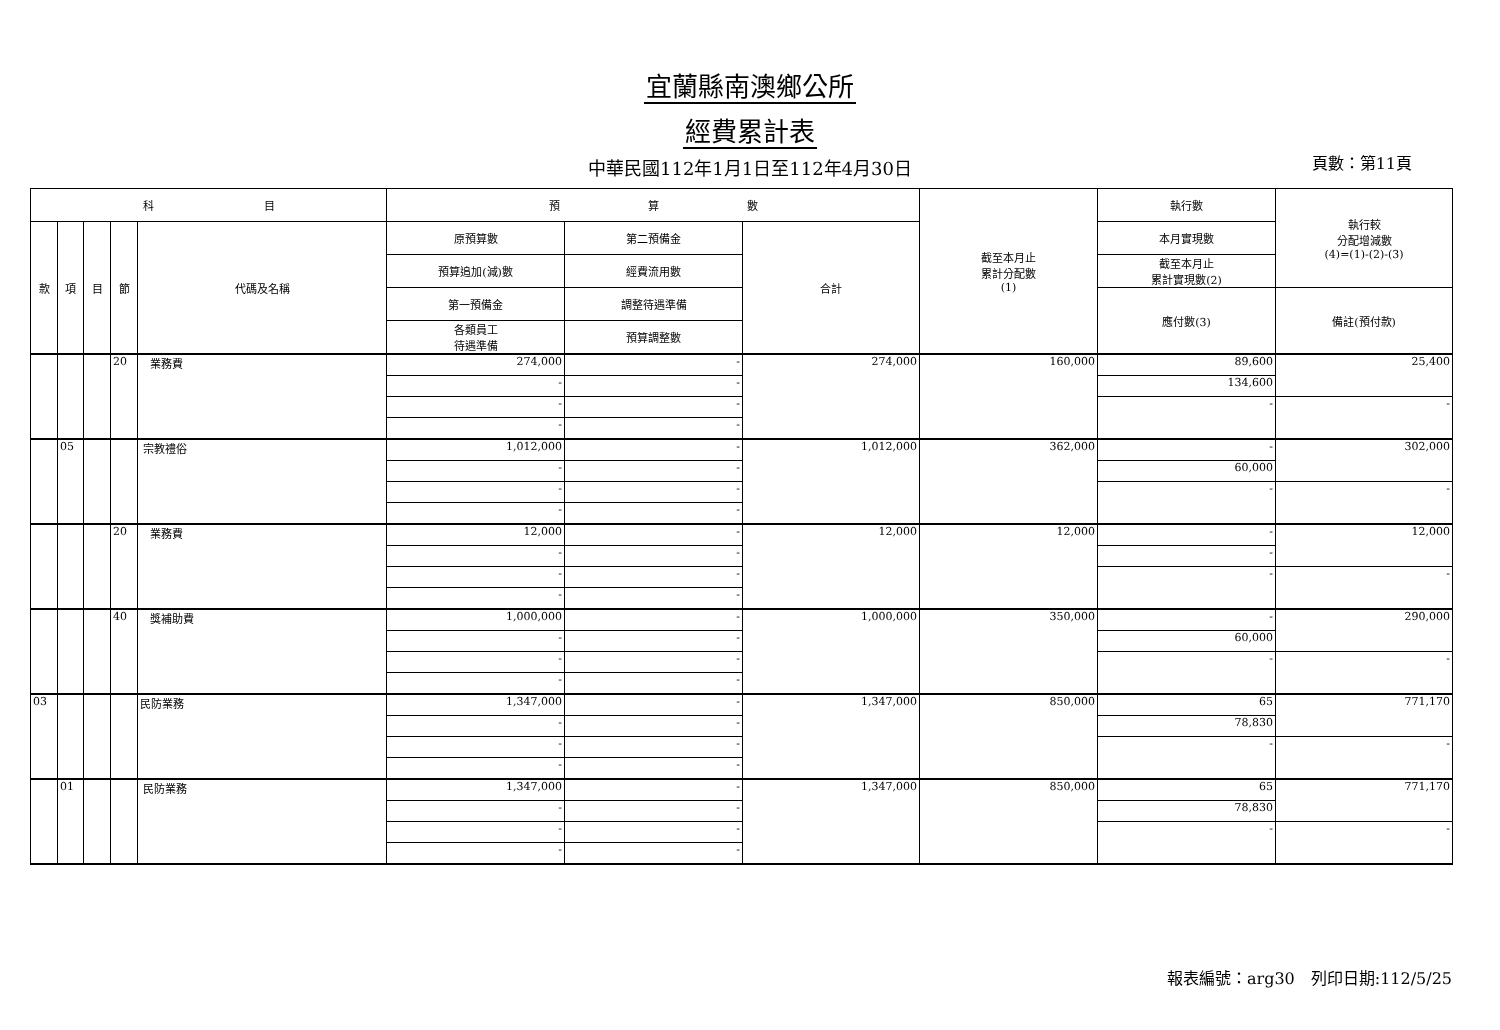宜蘭縣南澳鄉公所
經費累計表
中華民國112年1月1日至112年4月30日
頁數：第11頁
| 科 目 | | | | | 預 算 數 | | | 截至本月止 累計分配數 (1) | 執行數 | 執行較 分配增減數 (4)=(1)-(2)-(3) |
| --- | --- | --- | --- | --- | --- | --- | --- | --- | --- | --- |
| 款 | 項 | 目 | 節 | 代碼及名稱 | 原預算數 | 第二預備金 | 合計 | | 本月實現數 | |
| | | | | | 預算追加(減)數 | 經費流用數 | | | 截至本月止 累計實現數(2) | |
| | | | | | 第一預備金 | 調整待遇準備 | | | 應付數(3) | 備註(預付款) |
| | | | | | 各類員工 待遇準備 | 預算調整數 | | | | |
| | | | 20 | 業務費 | 274,000 | - | 274,000 | 160,000 | 89,600 | 25,400 |
| | | | | | - | - | | | 134,600 | |
| | | | | | - | - | | | - | - |
| | | | | | - | - | | | | |
| | 05 | | | 宗教禮俗 | 1,012,000 | - | 1,012,000 | 362,000 | - | 302,000 |
| | | | | | - | - | | | 60,000 | |
| | | | | | - | - | | | - | - |
| | | | | | - | - | | | | |
| | | | 20 | 業務費 | 12,000 | - | 12,000 | 12,000 | - | 12,000 |
| | | | | | - | - | | | - | |
| | | | | | - | - | | | - | - |
| | | | | | - | - | | | | |
| | | | 40 | 獎補助費 | 1,000,000 | - | 1,000,000 | 350,000 | - | 290,000 |
| | | | | | - | - | | | 60,000 | |
| | | | | | - | - | | | - | - |
| | | | | | - | - | | | | |
| 03 | | | | 民防業務 | 1,347,000 | - | 1,347,000 | 850,000 | 65 | 771,170 |
| | | | | | - | - | | | 78,830 | |
| | | | | | - | - | | | - | - |
| | | | | | - | - | | | | |
| | 01 | | | 民防業務 | 1,347,000 | - | 1,347,000 | 850,000 | 65 | 771,170 |
| | | | | | - | - | | | 78,830 | |
| | | | | | - | - | | | - | - |
| | | | | | - | - | | | | |
報表編號：arg30　列印日期:112/5/25